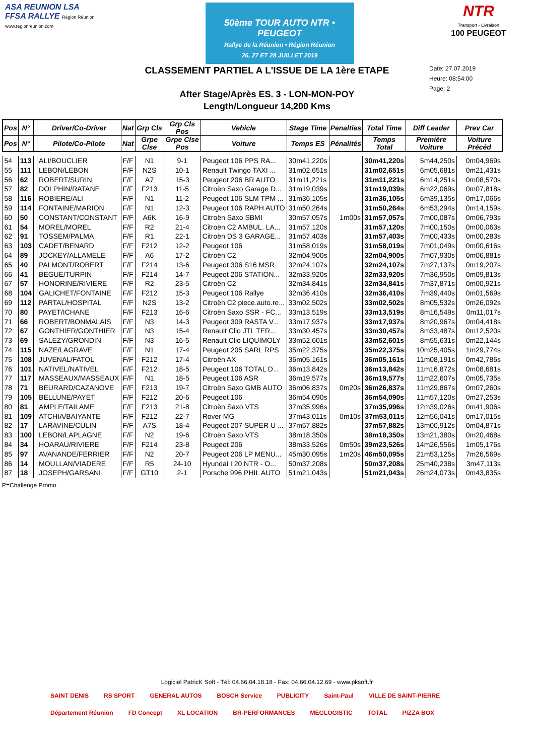ASA REUNION LSA FFSA RALLYE Région Réunion www.regionreunion.com
50ème TOUR AUTO NTR • PEUGEOT
Rallye de la Réunion • Région Réunion
26, 27 ET 28 JUILLET 2019
NTR
Transport - Livraison
100 PEUGEOT
CLASSEMENT PARTIEL A L'ISSUE DE LA 1ère ETAPE
Date: 27.07.2019
Heure: 08:54:00
Page: 2
After Stage/Après ES. 3 - LON-MON-POY
Length/Longueur 14,200 Kms
| Pos | N° | | Driver/Co-Driver | Nat | Grp Cls | Grp Cls Pos | Vehicle | Stage Time | Penalties | Total Time | Diff Leader | Prev Car |
| --- | --- | --- | --- | --- | --- | --- | --- | --- | --- | --- | --- | --- |
| Pos | N° | | Pilote/Co-Pilote | Nat | Grpe Clse | Grpe Clse Pos | Voiture | Temps ES | Pénalités | Temps Total | Première Voiture | Voiture Précéd |
| 54 | 113 | | ALI/BOUCLIER | F/F | N1 | 9-1 | Peugeot 106 PPS RA... | 30m41,220s | | 30m41,220s | 5m44,250s | 0m04,969s |
| 55 | 111 | | LEBON/LEBON | F/F | N2S | 10-1 | Renault Twingo TAXI ... | 31m02,651s | | 31m02,651s | 6m05,681s | 0m21,431s |
| 56 | 62 | | ROBERT/SURIN | F/F | A7 | 15-3 | Peugeot 206 BR AUTO | 31m11,221s | | 31m11,221s | 6m14,251s | 0m08,570s |
| 57 | 82 | | DOLPHIN/RATANE | F/F | F213 | 11-5 | Citroën Saxo Garage D... | 31m19,039s | | 31m19,039s | 6m22,069s | 0m07,818s |
| 58 | 116 | | ROBIERE/ALI | F/F | N1 | 11-2 | Peugeot 106 SLM TPM ... | 31m36,105s | | 31m36,105s | 6m39,135s | 0m17,066s |
| 59 | 114 | | FONTAINE/MARION | F/F | N1 | 12-3 | Peugeot 106 RAPH AUTO | 31m50,264s | | 31m50,264s | 6m53,294s | 0m14,159s |
| 60 | 50 | | CONSTANT/CONSTANT | F/F | A6K | 16-9 | Citroën Saxo SBMI | 30m57,057s | 1m00s | 31m57,057s | 7m00,087s | 0m06,793s |
| 61 | 54 | | MOREL/MOREL | F/F | R2 | 21-4 | Citroën C2 AMBUL. LA... | 31m57,120s | | 31m57,120s | 7m00,150s | 0m00,063s |
| 62 | 91 | | TOSSEM/PALMA | F/F | R1 | 22-1 | Citroën DS 3 GARAGE... | 31m57,403s | | 31m57,403s | 7m00,433s | 0m00,283s |
| 63 | 103 | | CADET/BENARD | F/F | F212 | 12-2 | Peugeot 106 | 31m58,019s | | 31m58,019s | 7m01,049s | 0m00,616s |
| 64 | 89 | | JOCKEY/ALLAMELE | F/F | A6 | 17-2 | Citroën C2 | 32m04,900s | | 32m04,900s | 7m07,930s | 0m06,881s |
| 65 | 40 | | PALMONT/ROBERT | F/F | F214 | 13-6 | Peugeot 306 S16 MSR | 32m24,107s | | 32m24,107s | 7m27,137s | 0m19,207s |
| 66 | 41 | | BEGUE/TURPIN | F/F | F214 | 14-7 | Peugeot 206 STATION... | 32m33,920s | | 32m33,920s | 7m36,950s | 0m09,813s |
| 67 | 57 | | HONORINE/RIVIERE | F/F | R2 | 23-5 | Citroën C2 | 32m34,841s | | 32m34,841s | 7m37,871s | 0m00,921s |
| 68 | 104 | | GALICHET/FONTAINE | F/F | F212 | 15-3 | Peugeot 106 Rallye | 32m36,410s | | 32m36,410s | 7m39,440s | 0m01,569s |
| 69 | 112 | | PARTAL/HOSPITAL | F/F | N2S | 13-2 | Citroën C2 piece.auto.re... | 33m02,502s | | 33m02,502s | 8m05,532s | 0m26,092s |
| 70 | 80 | | PAYET/ICHANE | F/F | F213 | 16-6 | Citroën Saxo SSR - FC... | 33m13,519s | | 33m13,519s | 8m16,549s | 0m11,017s |
| 71 | 66 | | ROBERT/BONMALAIS | F/F | N3 | 14-3 | Peugeot 309 RASTA V... | 33m17,937s | | 33m17,937s | 8m20,967s | 0m04,418s |
| 72 | 67 | | GONTHIER/GONTHIER | F/F | N3 | 15-4 | Renault Clio JTL TER... | 33m30,457s | | 33m30,457s | 8m33,487s | 0m12,520s |
| 73 | 69 | | SALEZY/GRONDIN | F/F | N3 | 16-5 | Renault Clio LIQUIMOLY | 33m52,601s | | 33m52,601s | 8m55,631s | 0m22,144s |
| 74 | 115 | | NAZE/LAGRAVE | F/F | N1 | 17-4 | Peugeot 205 SARL RPS | 35m22,375s | | 35m22,375s | 10m25,405s | 1m29,774s |
| 75 | 108 | | JUVENAL/FATOL | F/F | F212 | 17-4 | Citroën AX | 36m05,161s | | 36m05,161s | 11m08,191s | 0m42,786s |
| 76 | 101 | | NATIVEL/NATIVEL | F/F | F212 | 18-5 | Peugeot 106 TOTAL D... | 36m13,842s | | 36m13,842s | 11m16,872s | 0m08,681s |
| 77 | 117 | | MASSEAUX/MASSEAUX | F/F | N1 | 18-5 | Peugeot 106 ASR | 36m19,577s | | 36m19,577s | 11m22,607s | 0m05,735s |
| 78 | 71 | | BEURARD/CAZANOVE | F/F | F213 | 19-7 | Citroën Saxo GMB AUTO | 36m06,837s | 0m20s | 36m26,837s | 11m29,867s | 0m07,260s |
| 79 | 105 | | BELLUNE/PAYET | F/F | F212 | 20-6 | Peugeot 106 | 36m54,090s | | 36m54,090s | 11m57,120s | 0m27,253s |
| 80 | 81 | | AMPLE/TAILAME | F/F | F213 | 21-8 | Citroën Saxo VTS | 37m35,996s | | 37m35,996s | 12m39,026s | 0m41,906s |
| 81 | 109 | | ATCHIA/BAIYANTE | F/F | F212 | 22-7 | Rover MG | 37m43,011s | 0m10s | 37m53,011s | 12m56,041s | 0m17,015s |
| 82 | 17 | | LARAVINE/CULIN | F/F | A7S | 18-4 | Peugeot 207 SUPER U ... | 37m57,882s | | 37m57,882s | 13m00,912s | 0m04,871s |
| 83 | 100 | | LEBON/LAPLAGNE | F/F | N2 | 19-6 | Citroën Saxo VTS | 38m18,350s | | 38m18,350s | 13m21,380s | 0m20,468s |
| 84 | 34 | | HOARAU/RIVIERE | F/F | F214 | 23-8 | Peugeot 206 | 38m33,526s | 0m50s | 39m23,526s | 14m26,556s | 1m05,176s |
| 85 | 97 | | AVANANDE/FERRIER | F/F | N2 | 20-7 | Peugeot 206 LP MENU... | 45m30,095s | 1m20s | 46m50,095s | 21m53,125s | 7m26,569s |
| 86 | 14 | | MOULLAN/VIADERE | F/F | R5 | 24-10 | Hyundai I 20 NTR - O... | 50m37,208s | | 50m37,208s | 25m40,238s | 3m47,113s |
| 87 | 18 | | JOSEPH/GARSANI | F/F | GT10 | 2-1 | Porsche 996 PHIL AUTO | 51m21,043s | | 51m21,043s | 26m24,073s | 0m43,835s |
P=Challenge Promo
Logiciel PatricK Soft - Tél: 04.66.04.18.18 - Fax: 04.66.04.12.69 - www.pksoft.fr
SAINT DENIS RS SPORT GENERAL AUTOS BOSCH Service PUBLICITY Saint-Paul VILLE DE SAINT-PIERRE Département Réunion FD Concept XL LOCATION BR-PERFORMANCES MEGLOGISTIC TOTAL PIZZA BOX